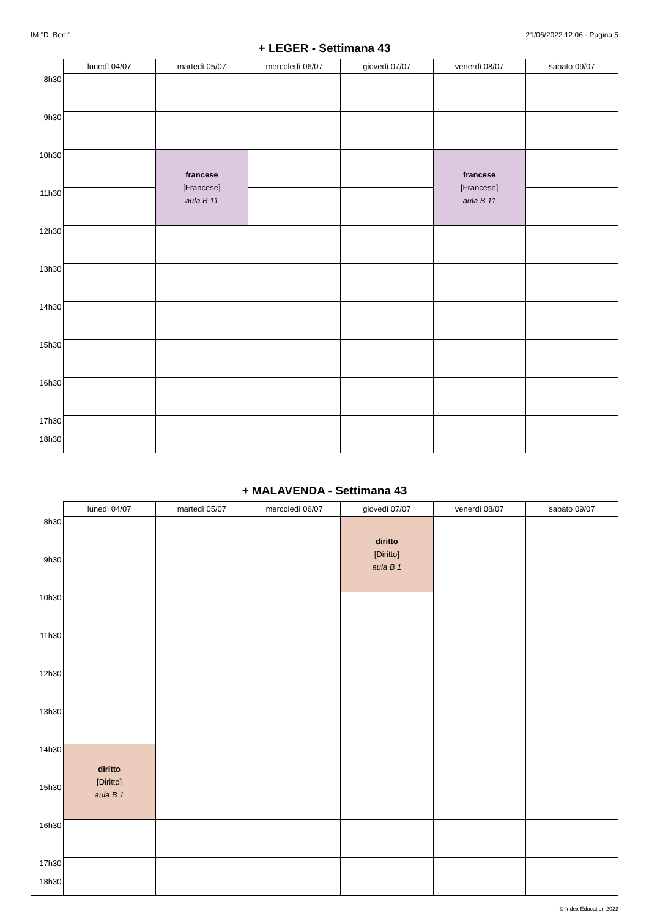IM "D. Berti" 21/06/2022 12:06 - Pagina 5
+ LEGER - Settimana 43
| | lunedì 04/07 | martedì 05/07 | mercoledì 06/07 | giovedì 07/07 | venerdì 08/07 | sabato 09/07 |
| --- | --- | --- | --- | --- | --- | --- |
| 8h30 | | | | | | |
| 9h30 | | | | | | |
| 10h30 | | francese [Francese] aula B 11 | | | francese [Francese] aula B 11 | |
| 11h30 | | | | | | |
| 12h30 | | | | | | |
| 13h30 | | | | | | |
| 14h30 | | | | | | |
| 15h30 | | | | | | |
| 16h30 | | | | | | |
| 17h30 18h30 | | | | | | |
+ MALAVENDA - Settimana 43
| | lunedì 04/07 | martedì 05/07 | mercoledì 06/07 | giovedì 07/07 | venerdì 08/07 | sabato 09/07 |
| --- | --- | --- | --- | --- | --- | --- |
| 8h30 | | | | diritto [Diritto] aula B 1 | | |
| 9h30 | | | | | | |
| 10h30 | | | | | | |
| 11h30 | | | | | | |
| 12h30 | | | | | | |
| 13h30 | | | | | | |
| 14h30 | diritto [Diritto] aula B 1 | | | | | |
| 15h30 | | | | | | |
| 16h30 | | | | | | |
| 17h30 18h30 | | | | | | |
© Index Education 2022